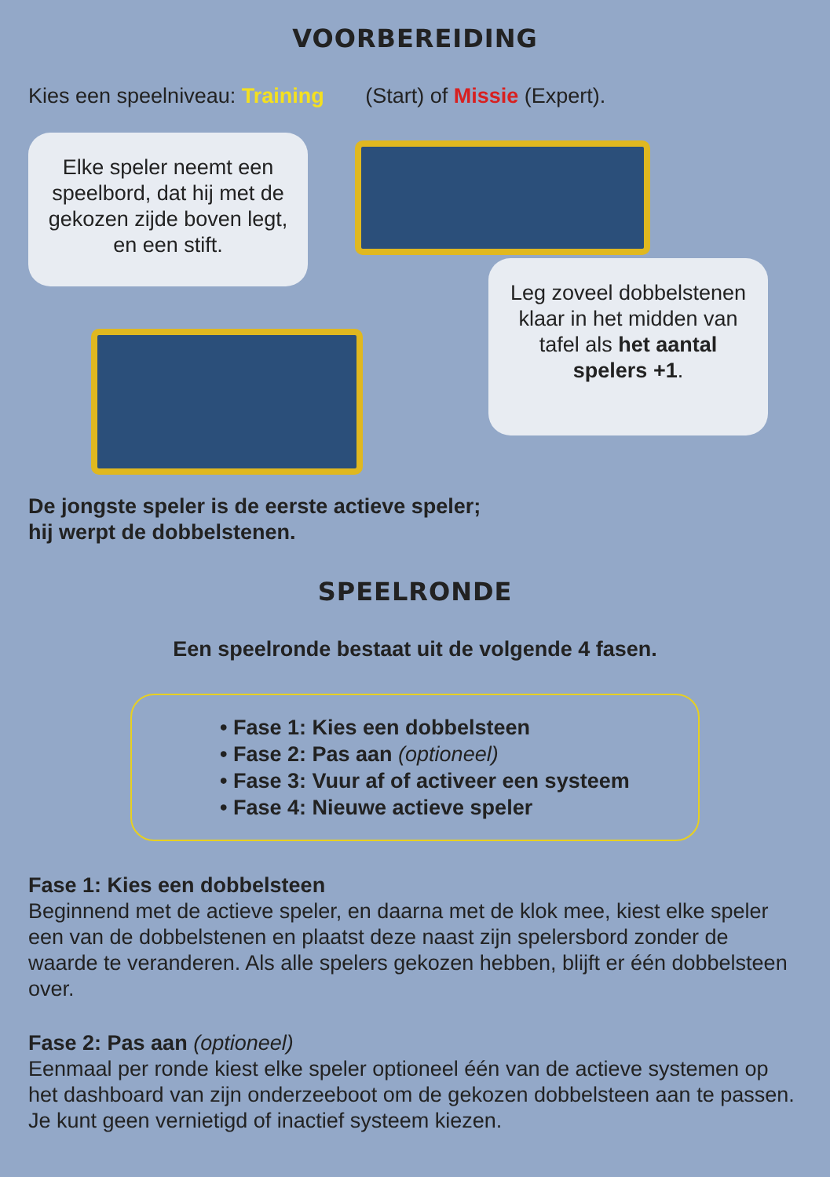VOORBEREIDING
Kies een speelniveau: Training (Start) of Missie (Expert).
Elke speler neemt een speelbord, dat hij met de gekozen zijde boven legt, en een stift.
Leg zoveel dobbelstenen klaar in het midden van tafel als het aantal spelers +1.
De jongste speler is de eerste actieve speler;
hij werpt de dobbelstenen.
SPEELRONDE
Een speelronde bestaat uit de volgende 4 fasen.
• Fase 1: Kies een dobbelsteen
• Fase 2: Pas aan (optioneel)
• Fase 3: Vuur af of activeer een systeem
• Fase 4: Nieuwe actieve speler
Fase 1: Kies een dobbelsteen
Beginnend met de actieve speler, en daarna met de klok mee, kiest elke speler een van de dobbelstenen en plaatst deze naast zijn spelersbord zonder de waarde te veranderen. Als alle spelers gekozen hebben, blijft er één dobbelsteen over.
Fase 2: Pas aan (optioneel)
Eenmaal per ronde kiest elke speler optioneel één van de actieve systemen op het dashboard van zijn onderzeeboot om de gekozen dobbelsteen aan te passen. Je kunt geen vernietigd of inactief systeem kiezen.